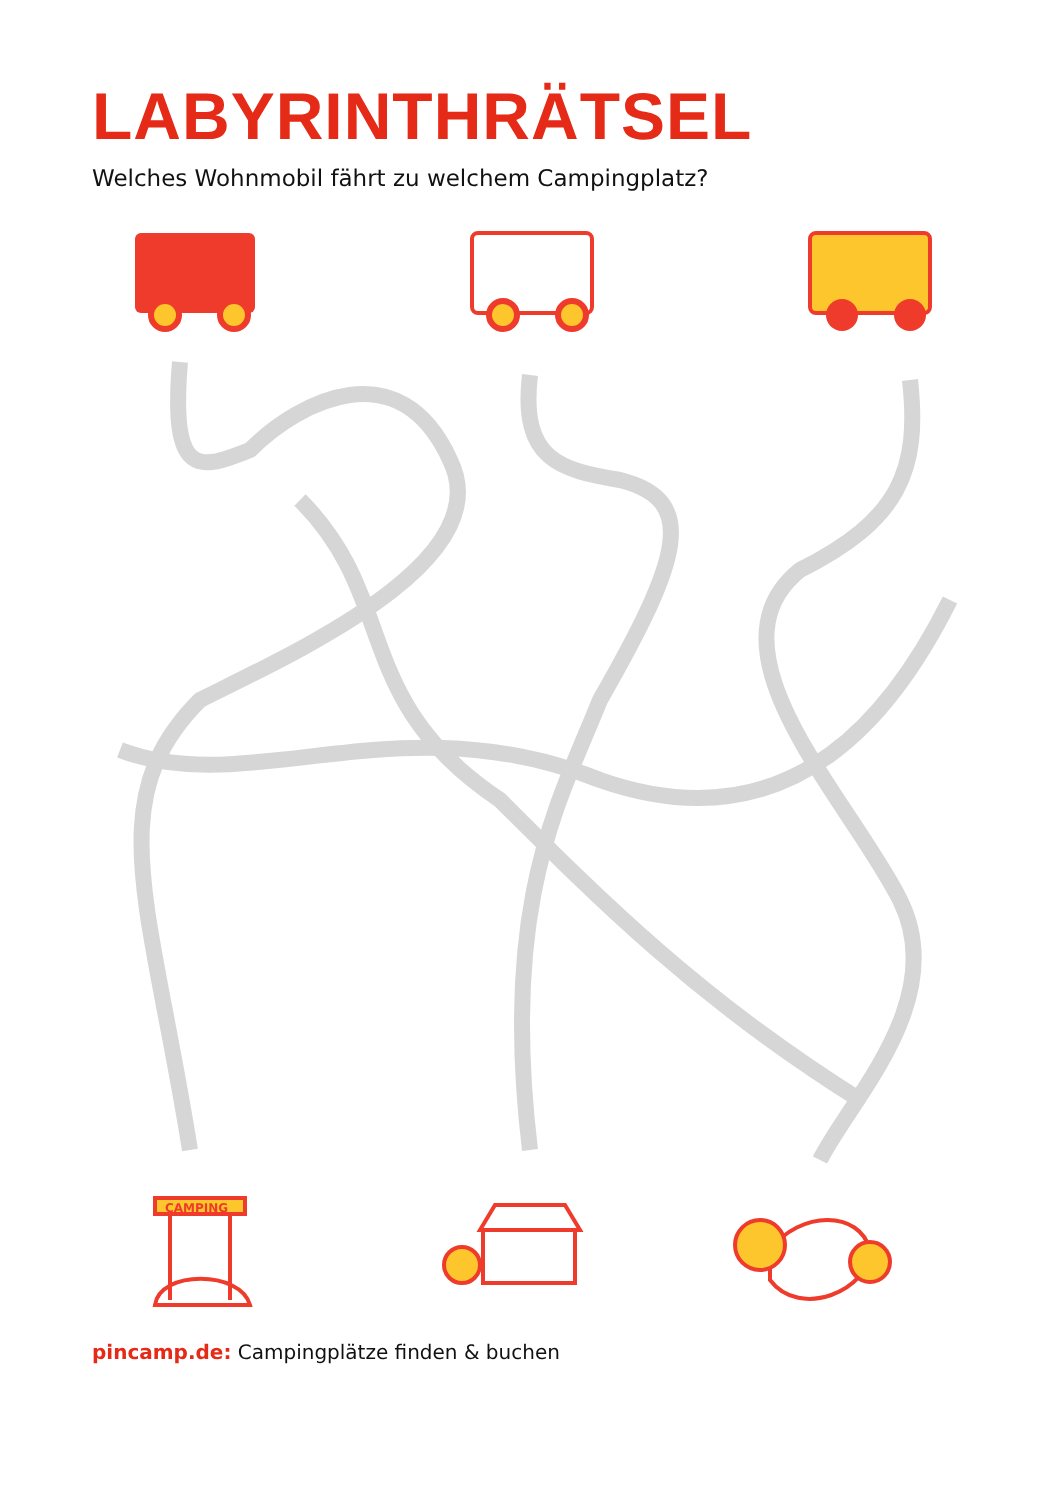LABYRINTHRÄTSEL
Welches Wohnmobil fährt zu welchem Campingplatz?
CAMPING
pincamp.de: Campingplätze finden & buchen